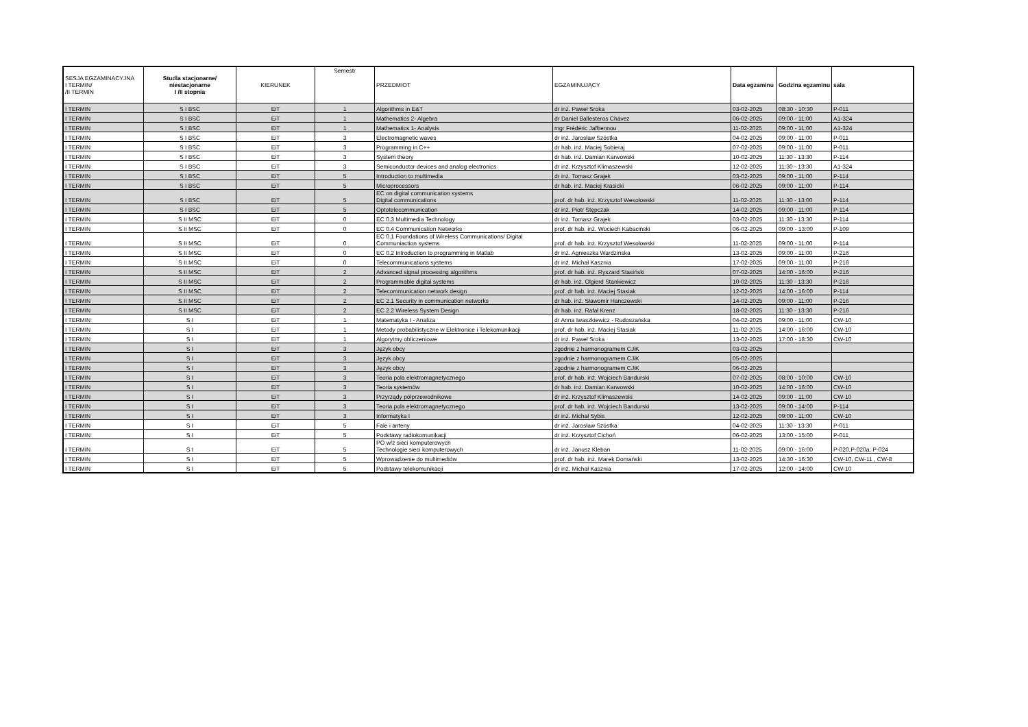| SESJA EGZAMINACYJNA I TERMIN/ /II TERMIN | Studia stacjonarne/ niestacjonarne I /II stopnia | KIERUNEK | Semestr | PRZEDMIOT | EGZAMINUJĄCY | Data egzaminu | Godzina egzaminu | sala |
| --- | --- | --- | --- | --- | --- | --- | --- | --- |
| I TERMIN | S I BSC | EiT | 1 | Algorithms in E&T | dr inż. Paweł Sroka | 03-02-2025 | 08:30 - 10:30 | P-011 |
| I TERMIN | S I BSC | EiT | 1 | Mathematics 2- Algebra | dr Daniel Ballesteros Chávez | 06-02-2025 | 09:00 - 11:00 | A1-324 |
| I TERMIN | S I BSC | EiT | 1 | Mathematics 1- Analysis | mgr Frédéric Jaffrennou | 11-02-2025 | 09:00 - 11:00 | A1-324 |
| I TERMIN | S I BSC | EiT | 3 | Electromagnetic waves | dr inż. Jarosław Szóstka | 04-02-2025 | 09:00 - 11:00 | P-011 |
| I TERMIN | S I BSC | EiT | 3 | Programming in C++ | dr hab. inż. Maciej Sobieraj | 07-02-2025 | 09:00 - 11:00 | P-011 |
| I TERMIN | S I BSC | EiT | 3 | System theory | dr hab. inż. Damian Karwowski | 10-02-2025 | 11:30 - 13:30 | P-114 |
| I TERMIN | S I BSC | EiT | 3 | Semiconductor devices and analog electronics | dr inż. Krzysztof Klimaszewski | 12-02-2025 | 11:30 - 13:30 | A1-324 |
| I TERMIN | S I BSC | EiT | 5 | Introduction to multimedia | dr inż. Tomasz Grajek | 03-02-2025 | 09:00 - 11:00 | P-114 |
| I TERMIN | S I BSC | EiT | 5 | Microprocessors | dr hab. inż. Maciej Krasicki | 06-02-2025 | 09:00 - 11:00 | P-114 |
| I TERMIN | S I BSC | EiT | 5 | EC on digital communication systems Digital communications | prof. dr hab. inż. Krzysztof Wesołowski | 11-02-2025 | 11:30 - 13:00 | P-114 |
| I TERMIN | S I BSC | EiT | 5 | Optotelecommunication | dr inż. Piotr Stępczak | 14-02-2025 | 09:00 - 11:00 | P-114 |
| I TERMIN | S II MSC | EiT | 0 | EC 0.3 Multimedia Technology | dr inż. Tomasz Grajek | 03-02-2025 | 11:30 - 13:30 | P-114 |
| I TERMIN | S II MSC | EiT | 0 | EC 0.4 Communication Networks | prof. dr hab. inż. Wociech Kabaciński | 06-02-2025 | 09:00 - 13:00 | P-109 |
| I TERMIN | S II MSC | EiT | 0 | EC 0.1 Foundations of Wireless Communications/ Digital Communiaction systems | prof. dr hab. inż. Krzysztof Wesołowski | 11-02-2025 | 09:00 - 11:00 | P-114 |
| I TERMIN | S II MSC | EiT | 0 | EC 0.2 Introduction to programming in Matlab | dr inż. Agnieszka Wardzińska | 13-02-2025 | 09:00 - 11:00 | P-216 |
| I TERMIN | S II MSC | EiT | 0 | Telecommunications systems | dr inż. Michał Kasznia | 17-02-2025 | 09:00 - 11:00 | P-216 |
| I TERMIN | S II MSC | EiT | 2 | Advanced signal processing algorithms | prof. dr hab. inż. Ryszard Stasiński | 07-02-2025 | 14:00 - 16:00 | P-216 |
| I TERMIN | S II MSC | EiT | 2 | Programmable digital systems | dr hab. inż. Olgierd Stankiewicz | 10-02-2025 | 11:30 - 13:30 | P-216 |
| I TERMIN | S II MSC | EiT | 2 | Telecommunication network design | prof. dr hab. inż. Maciej Stasiak | 12-02-2025 | 14:00 - 16:00 | P-114 |
| I TERMIN | S II MSC | EiT | 2 | EC 2.1 Security in communication networks | dr hab. inż. Sławomir Hanczewski | 14-02-2025 | 09:00 - 11:00 | P-216 |
| I TERMIN | S II MSC | EiT | 2 | EC 2.2 Wireless System Design | dr hab. inż. Rafał Krenz | 18-02-2025 | 11:30 - 13:30 | P-216 |
| I TERMIN | S I | EiT | 1 | Matematyka I - Analiza | dr Anna Iwaszkiewicz - Rudoszańska | 04-02-2025 | 09:00 - 11:00 | CW-10 |
| I TERMIN | S I | EiT | 1 | Metody probabilistyczne w Elektronice i Telekomunikacji | prof. dr hab. inż. Maciej Stasiak | 11-02-2025 | 14:00 - 16:00 | CW-10 |
| I TERMIN | S I | EiT | 1 | Algorytmy obliczeniowe | dr inż. Paweł Sroka | 13-02-2025 | 17:00 - 18:30 | CW-10 |
| I TERMIN | S I | EiT | 3 | Język obcy | zgodnie z harmonogramem CJiK | 03-02-2025 | | |
| I TERMIN | S I | EiT | 3 | Język obcy | zgodnie z harmonogramem CJiK | 05-02-2025 | | |
| I TERMIN | S I | EiT | 3 | Język obcy | zgodnie z harmonogramem CJiK | 06-02-2025 | | |
| I TERMIN | S I | EiT | 3 | Teoria pola elektromagnetycznego | prof. dr hab. inż. Wojciech Bandurski | 07-02-2025 | 08:00 - 10:00 | CW-10 |
| I TERMIN | S I | EiT | 3 | Teoria systemów | dr hab. inż. Damian Karwowski | 10-02-2025 | 14:00 - 16:00 | CW-10 |
| I TERMIN | S I | EiT | 3 | Przyrządy półprzewodnikowe | dr inż. Krzysztof Klimaszewski | 14-02-2025 | 09:00 - 11:00 | CW-10 |
| I TERMIN | S I | EiT | 3 | Teoria pola elektromagnetycznego | prof. dr hab. inż. Wojciech Bandurski | 13-02-2025 | 09:00 - 14:00 | P-114 |
| I TERMIN | S I | EiT | 3 | Informatyka I | dr inż. Michał Sybis | 12-02-2025 | 09:00 - 11:00 | CW-10 |
| I TERMIN | S I | EiT | 5 | Fale i anteny | dr inż. Jarosław Szóstka | 04-02-2025 | 11:30 - 13:30 | P-011 |
| I TERMIN | S I | EiT | 5 | Podstawy radiokomunikacji | dr inż. Krzysztof Cichoń | 06-02-2025 | 13:00 - 15:00 | P-011 |
| I TERMIN | S I | EiT | 5 | PO w/z sieci komputerowych Technologie sieci komputerowych | dr inż. Janusz Kleban | 11-02-2025 | 09:00 - 16:00 | P-020,P-020a, P-024 |
| I TERMIN | S I | EiT | 5 | Wprowadzenie do multimediów | prof. dr hab. inż. Marek Domański | 13-02-2025 | 14:30 - 16:30 | CW-10, CW-11 , CW-8 |
| I TERMIN | S I | EiT | 5 | Podstawy telekomunikacji | dr inż. Michał Kasznia | 17-02-2025 | 12:00 - 14:00 | CW-10 |